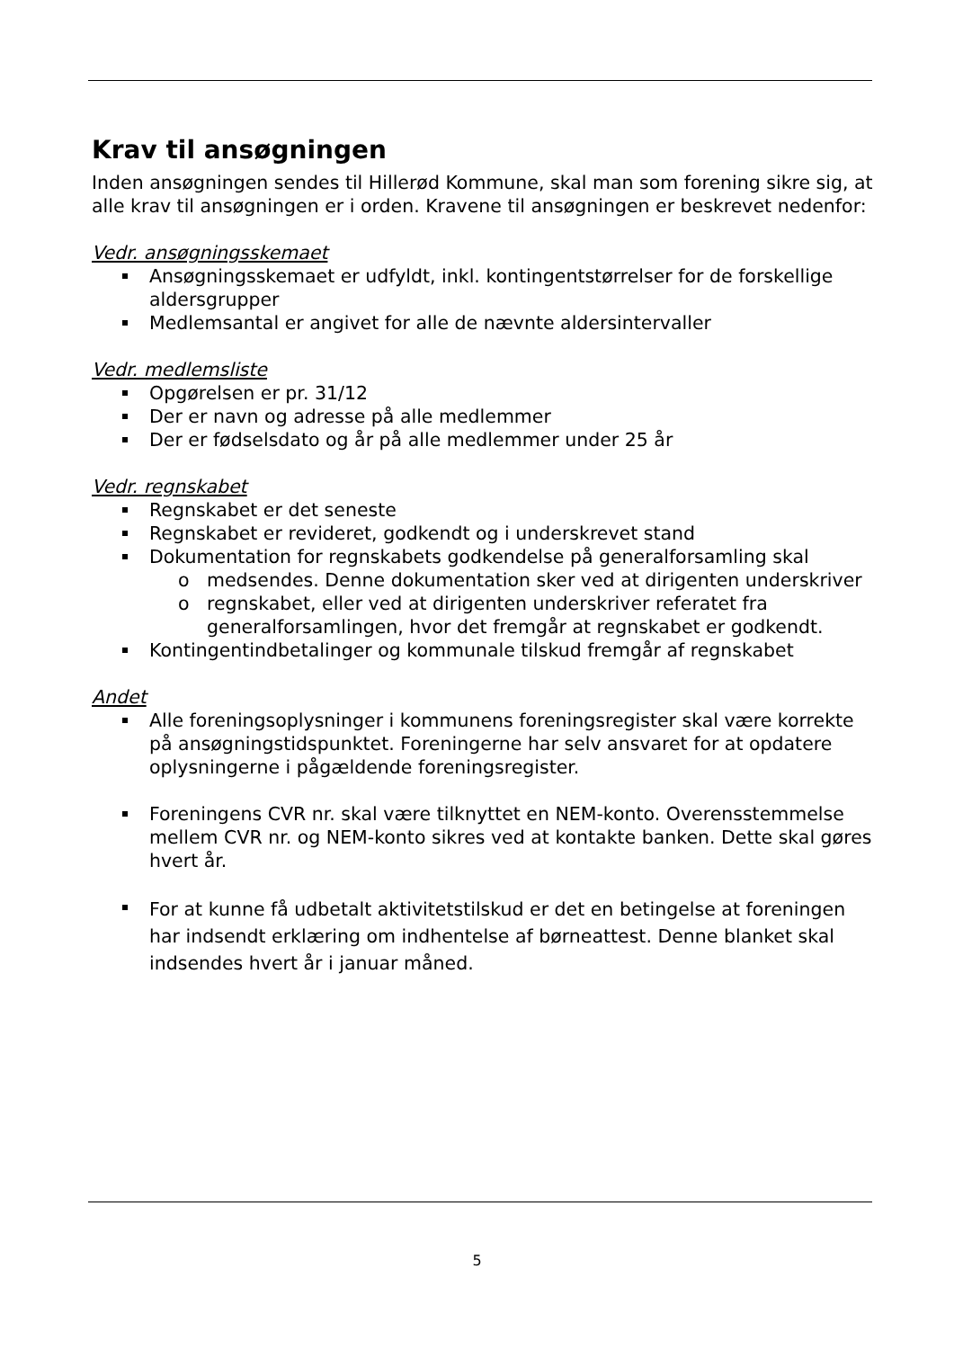Krav til ansøgningen
Inden ansøgningen sendes til Hillerød Kommune, skal man som forening sikre sig, at alle krav til ansøgningen er i orden. Kravene til ansøgningen er beskrevet nedenfor:
Vedr. ansøgningsskemaet
Ansøgningsskemaet er udfyldt, inkl. kontingentstørrelser for de forskellige aldersgrupper
Medlemsantal er angivet for alle de nævnte aldersintervaller
Vedr. medlemsliste
Opgørelsen er pr. 31/12
Der er navn og adresse på alle medlemmer
Der er fødselsdato og år på alle medlemmer under 25 år
Vedr. regnskabet
Regnskabet er det seneste
Regnskabet er revideret, godkendt og i underskrevet stand
Dokumentation for regnskabets godkendelse på generalforsamling skal
o medsendes. Denne dokumentation sker ved at dirigenten underskriver
o regnskabet, eller ved at dirigenten underskriver referatet fra generalforsamlingen, hvor det fremgår at regnskabet er godkendt.
Kontingentindbetalinger og kommunale tilskud fremgår af regnskabet
Andet
Alle foreningsoplysninger i kommunens foreningsregister skal være korrekte på ansøgningstidspunktet. Foreningerne har selv ansvaret for at opdatere oplysningerne i pågældende foreningsregister.
Foreningens CVR nr. skal være tilknyttet en NEM-konto. Overensstemmelse mellem CVR nr. og NEM-konto sikres ved at kontakte banken. Dette skal gøres hvert år.
For at kunne få udbetalt aktivitetstilskud er det en betingelse at foreningen har indsendt erklæring om indhentelse af børneattest. Denne blanket skal indsendes hvert år i januar måned.
5